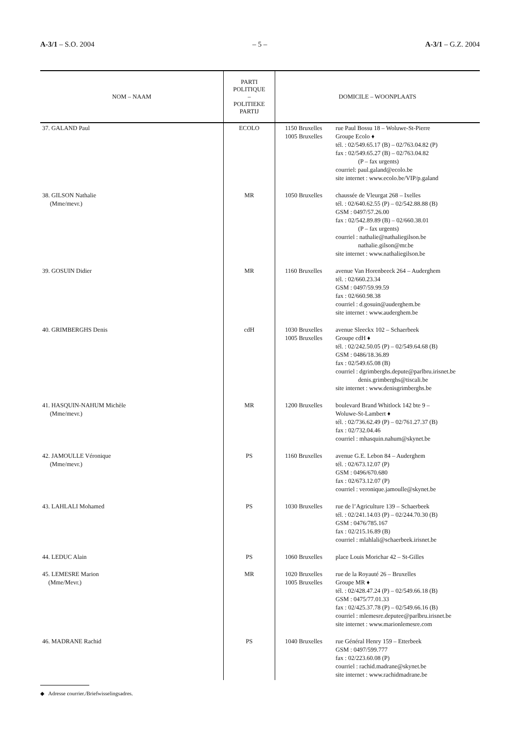A-3/1 – S.O. 2004 – 5 – A-3/1 – G.Z. 2004
| NOM – NAAM | PARTI POLITIQUE – POLITIEKE PARTIJ | DOMICILE – WOONPLAATS | |
| --- | --- | --- | --- |
| 37. GALAND Paul | ECOLO | 1150 Bruxelles 1005 Bruxelles | rue Paul Bossu 18 – Woluwe-St-Pierre Groupe Ecolo ♦ tél. : 02/549.65.17 (B) – 02/763.04.82 (P) fax : 02/549.65.27 (B) – 02/763.04.82 (P – fax urgents) courriel: paul.galand@ecolo.be site internet : www.ecolo.be/VIP/p.galand |
| 38. GILSON Nathalie (Mme/mevr.) | MR | 1050 Bruxelles | chaussée de Vleurgat 268 – Ixelles tél. : 02/640.62.55 (P) – 02/542.88.88 (B) GSM : 0497/57.26.00 fax : 02/542.89.89 (B) – 02/660.38.01 (P – fax urgents) courriel : nathalie@nathaliegilson.be nathalie.gilson@mr.be site internet : www.nathaliegilson.be |
| 39. GOSUIN Didier | MR | 1160 Bruxelles | avenue Van Horenbeeck 264 – Auderghem tél. : 02/660.23.34 GSM : 0497/59.99.59 fax : 02/660.98.38 courriel : d.gosuin@auderghem.be site internet : www.auderghem.be |
| 40. GRIMBERGHS Denis | cdH | 1030 Bruxelles 1005 Bruxelles | avenue Sleeckx 102 – Schaerbeek Groupe cdH ♦ tél. : 02/242.50.05 (P) – 02/549.64.68 (B) GSM : 0486/18.36.89 fax : 02/549.65.08 (B) courriel : dgrimberghs.depute@parlbru.irisnet.be denis.grimberghs@tiscali.be site internet : www.denisgrimberghs.be |
| 41. HASQUIN-NAHUM Michèle (Mme/mevr.) | MR | 1200 Bruxelles | boulevard Brand Whitlock 142 bte 9 – Woluwe-St-Lambert ♦ tél. : 02/736.62.49 (P) – 02/761.27.37 (B) fax : 02/732.04.46 courriel : mhasquin.nahum@skynet.be |
| 42. JAMOULLE Véronique (Mme/mevr.) | PS | 1160 Bruxelles | avenue G.E. Lebon 84 – Auderghem tél. : 02/673.12.07 (P) GSM : 0496/670.680 fax : 02/673.12.07 (P) courriel : veronique.jamoulle@skynet.be |
| 43. LAHLALI Mohamed | PS | 1030 Bruxelles | rue de l’Agriculture 139 – Schaerbeek tél. : 02/241.14.03 (P) – 02/244.70.30 (B) GSM : 0476/785.167 fax : 02/215.16.89 (B) courriel : mlahlali@schaerbeek.irisnet.be |
| 44. LEDUC Alain | PS | 1060 Bruxelles | place Louis Morichar 42 – St-Gilles |
| 45. LEMESRE Marion (Mme/Mevr.) | MR | 1020 Bruxelles 1005 Bruxelles | rue de la Royauté 26 – Bruxelles Groupe MR ♦ tél. : 02/428.47.24 (P) – 02/549.66.18 (B) GSM : 0475/77.01.33 fax : 02/425.37.78 (P) – 02/549.66.16 (B) courriel : mlemesre.deputee@parlbru.irisnet.be site internet : www.marionlemesre.com |
| 46. MADRANE Rachid | PS | 1040 Bruxelles | rue Général Henry 159 – Etterbeek GSM : 0497/599.777 fax : 02/223.60.08 (P) courriel : rachid.madrane@skynet.be site internet : www.rachidmadrane.be |
◆ Adresse courrier./Briefwisselingsadres.